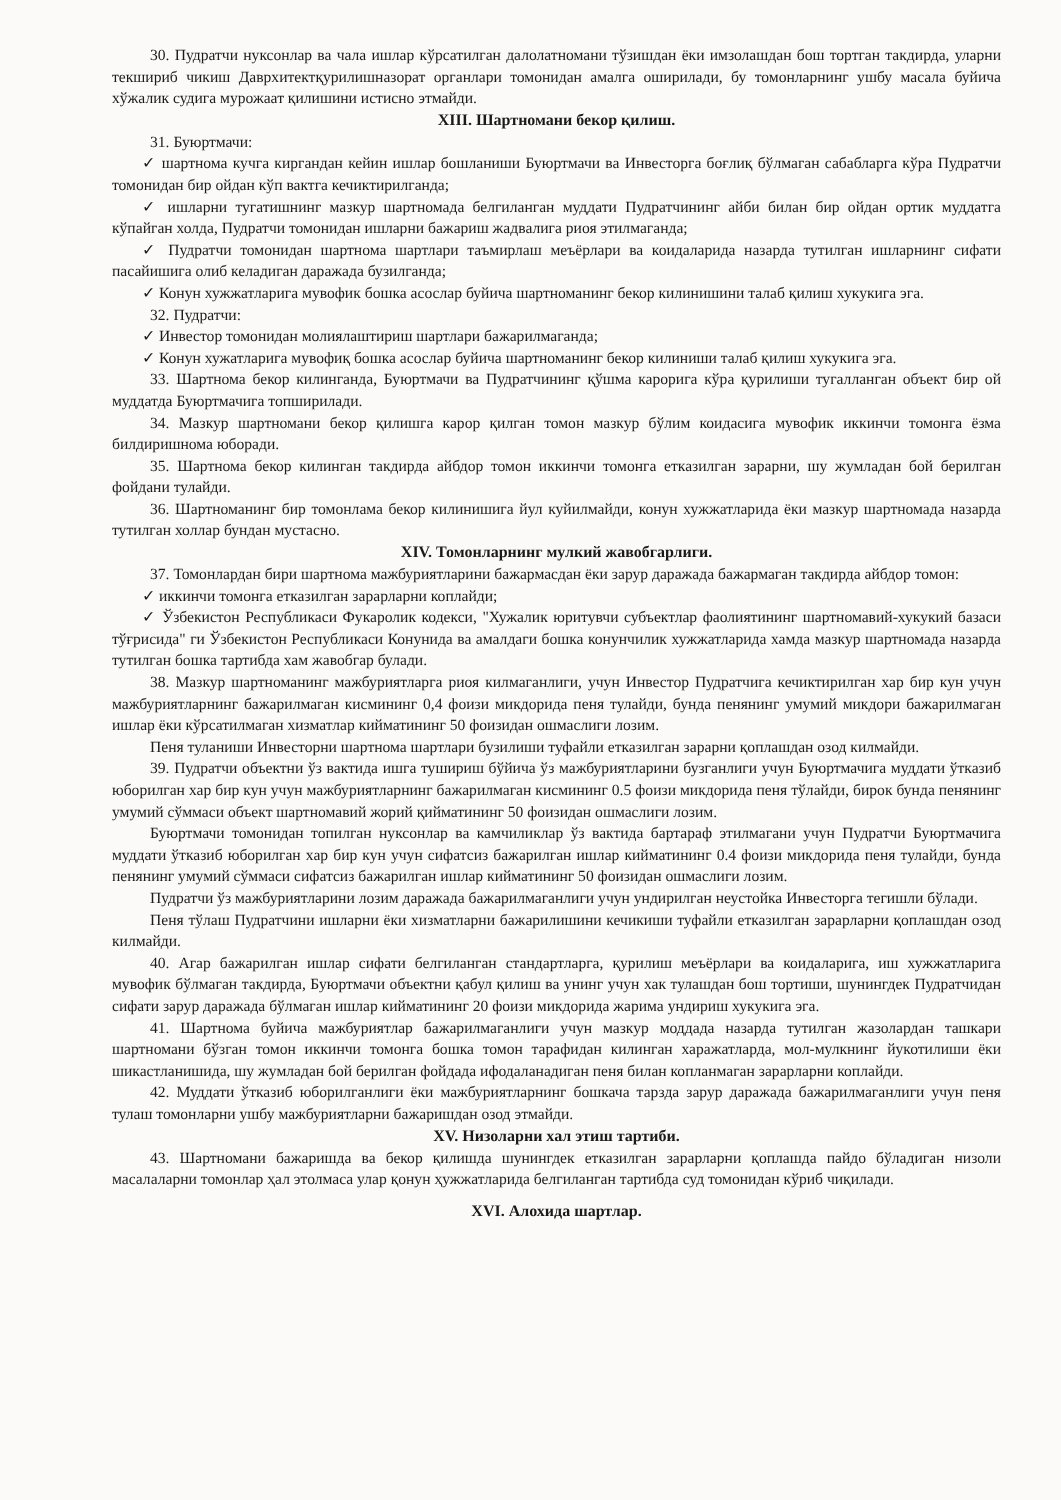30. Пудратчи нуксонлар ва чала ишлар кўрсатилган далолатномани тўзишдан ёки имзолашдан бош тортган такдирда, уларни текшириб чикиш Даврхитектқурилишназорат органлари томонидан амалга оширилади, бу томонларнинг ушбу масала буйича хўжалик судига мурожаат қилишини истисно этмайди.
XIII. Шартномани бекор қилиш.
31. Буюртмачи:
✓ шартнома кучга киргандан кейин ишлар бошланиши Буюртмачи ва Инвесторга боғлиқ бўлмаган сабабларга кўра Пудратчи томонидан бир ойдан кўп вактга кечиктирилганда;
✓ ишларни тугатишнинг мазкур шартномада белгиланган муддати Пудратчининг айби билан бир ойдан ортик муддатга кўпайган холда, Пудратчи томонидан ишларни бажариш жадвалига риоя этилмаганда;
✓ Пудратчи томонидан шартнома шартлари таъмирлаш меъёрлари ва коидаларида назарда тутилган ишларнинг сифати пасайишига олиб келадиган даражада бузилганда;
✓ Конун хужжатларига мувофик бошка асослар буйича шартноманинг бекор килинишини талаб қилиш хукукига эга.
32. Пудратчи:
✓ Инвестор томонидан молиялаштириш шартлари бажарилмаганда;
✓ Конун хужатларига мувофиқ бошка асослар буйича шартноманинг бекор килиниши талаб қилиш хукукига эга.
33. Шартнома бекор килинганда, Буюртмачи ва Пудратчининг қўшма карорига кўра қурилиши тугалланган объект бир ой муддатда Буюртмачига топширилади.
34. Мазкур шартномани бекор қилишга карор қилган томон мазкур бўлим коидасига мувофик иккинчи томонга ёзма билдиришнома юборади.
35. Шартнома бекор килинган такдирда айбдор томон иккинчи томонга етказилган зарарни, шу жумладан бой берилган фойдани тулайди.
36. Шартноманинг бир томонлама бекор килинишига йул куйилмайди, конун хужжатларида ёки мазкур шартномада назарда тутилган холлар бундан мустасно.
XIV. Томонларнинг мулкий жавобгарлиги.
37. Томонлардан бири шартнома мажбуриятларини бажармасдан ёки зарур даражада бажармаган такдирда айбдор томон:
✓ иккинчи томонга етказилган зарарларни коплайди;
✓ Ўзбекистон Республикаси Фукаролик кодекси, "Хужалик юритувчи субъектлар фаолиятининг шартномавий-хукукий базаси тўғрисида" ги Ўзбекистон Республикаси Конунида ва амалдаги бошка конунчилик хужжатларида хамда мазкур шартномада назарда тутилган бошка тартибда хам жавобгар булади.
38. Мазкур шартноманинг мажбуриятларга риоя килмаганлиги, учун Инвестор Пудратчига кечиктирилган хар бир кун учун мажбуриятларнинг бажарилмаган кисмининг 0,4 фоизи микдорида пеня тулайди, бунда пенянинг умумий микдори бажарилмаган ишлар ёки кўрсатилмаган хизматлар кийматининг 50 фоизидан ошмаслиги лозим.
Пеня туланиши Инвесторни шартнома шартлари бузилиши туфайли етказилган зарарни қоплашдан озод килмайди.
39. Пудратчи объектни ўз вактида ишга тушириш бўйича ўз мажбуриятларини бузганлиги учун Буюртмачига муддати ўтказиб юборилган хар бир кун учун мажбуриятларнинг бажарилмаган кисмининг 0.5 фоизи микдорида пеня тўлайди, бирок бунда пенянинг умумий сўммаси объект шартномавий жорий қийматининг 50 фоизидан ошмаслиги лозим.
Буюртмачи томонидан топилган нуксонлар ва камчиликлар ўз вактида бартараф этилмагани учун Пудратчи Буюртмачига муддати ўтказиб юборилган хар бир кун учун сифатсиз бажарилган ишлар кийматининг 0.4 фоизи микдорида пеня тулайди, бунда пенянинг умумий сўммаси сифатсиз бажарилган ишлар кийматининг 50 фоизидан ошмаслиги лозим.
Пудратчи ўз мажбуриятларини лозим даражада бажарилмаганлиги учун ундирилган неустойка Инвесторга тегишли бўлади.
Пеня тўлаш Пудратчини ишларни ёки хизматларни бажарилишини кечикиши туфайли етказилган зарарларни қоплашдан озод килмайди.
40. Агар бажарилган ишлар сифати белгиланган стандартларга, қурилиш меъёрлари ва коидаларига, иш хужжатларига мувофик бўлмаган такдирда, Буюртмачи объектни қабул қилиш ва унинг учун хак тулашдан бош тортиши, шунингдек Пудратчидан сифати зарур даражада бўлмаган ишлар кийматининг 20 фоизи микдорида жарима ундириш хукукига эга.
41. Шартнома буйича мажбуриятлар бажарилмаганлиги учун мазкур моддада назарда тутилган жазолардан ташкари шартномани бўзган томон иккинчи томонга бошка томон тарафидан килинган харажатларда, мол-мулкнинг йукотилиши ёки шикастланишида, шу жумладан бой берилган фойдада ифодаланадиган пеня билан копланмаган зарарларни коплайди.
42. Муддати ўтказиб юборилганлиги ёки мажбуриятларнинг бошкача тарзда зарур даражада бажарилмаганлиги учун пеня тулаш томонларни ушбу мажбуриятларни бажаришдан озод этмайди.
XV. Низоларни хал этиш тартиби.
43. Шартномани бажаришда ва бекор қилишда шунингдек етказилган зарарларни қоплашда пайдо бўладиган низоли масалаларни томонлар ҳал этолмаса улар қонун ҳужжатларида белгиланган тартибда суд томонидан кўриб чиқилади.
XVI. Алохида шартлар.